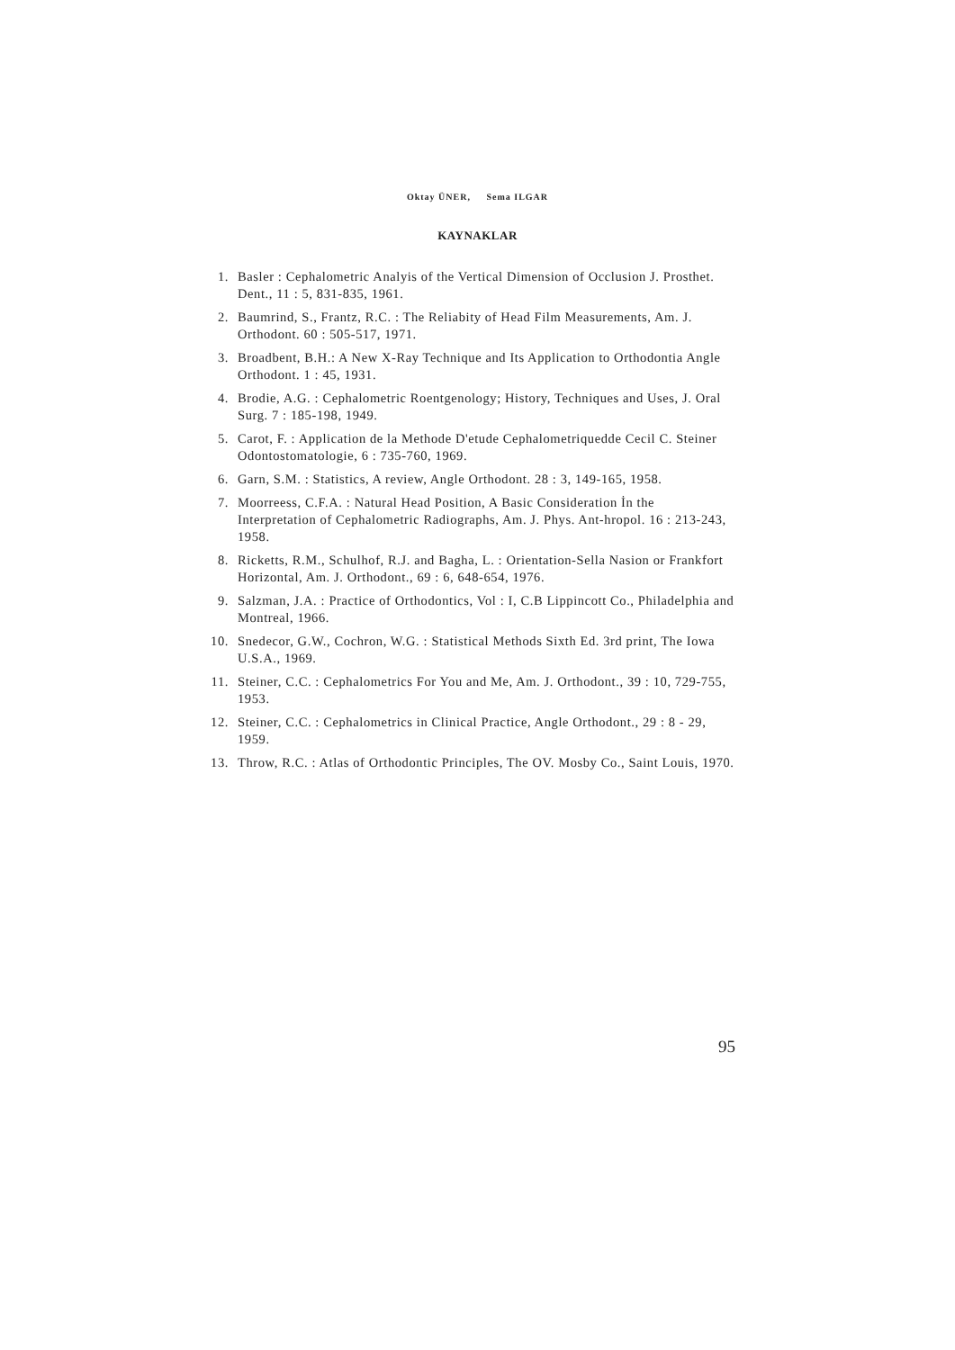Oktay ÜNER, Sema ILGAR
KAYNAKLAR
1. Basler : Cephalometric Analyis of the Vertical Dimension of Occlusion J. Prosthet. Dent., 11 : 5, 831-835, 1961.
2. Baumrind, S., Frantz, R.C. : The Reliabity of Head Film Measurements, Am. J. Orthodont. 60 : 505-517, 1971.
3. Broadbent, B.H.: A New X-Ray Technique and Its Application to Orthodontia Angle Orthodont. 1 : 45, 1931.
4. Brodie, A.G. : Cephalometric Roentgenology; History, Techniques and Uses, J. Oral Surg. 7 : 185-198, 1949.
5. Carot, F. : Application de la Methode D'etude Cephalometriquedde Cecil C. Steiner Odontostomatologie, 6 : 735-760, 1969.
6. Garn, S.M. : Statistics, A review, Angle Orthodont. 28 : 3, 149-165, 1958.
7. Moorreess, C.F.A. : Natural Head Position, A Basic Consideration İn the Interpretation of Cephalometric Radiographs, Am. J. Phys. Ant-hropol. 16 : 213-243, 1958.
8. Ricketts, R.M., Schulhof, R.J. and Bagha, L. : Orientation-Sella Nasion or Frankfort Horizontal, Am. J. Orthodont., 69 : 6, 648-654, 1976.
9. Salzman, J.A. : Practice of Orthodontics, Vol : I, C.B Lippincott Co., Philadelphia and Montreal, 1966.
10. Snedecor, G.W., Cochron, W.G. : Statistical Methods Sixth Ed. 3rd print, The Iowa U.S.A., 1969.
11. Steiner, C.C. : Cephalometrics For You and Me, Am. J. Orthodont., 39 : 10, 729-755, 1953.
12. Steiner, C.C. : Cephalometrics in Clinical Practice, Angle Orthodont., 29 : 8 - 29, 1959.
13. Throw, R.C. : Atlas of Orthodontic Principles, The OV. Mosby Co., Saint Louis, 1970.
95